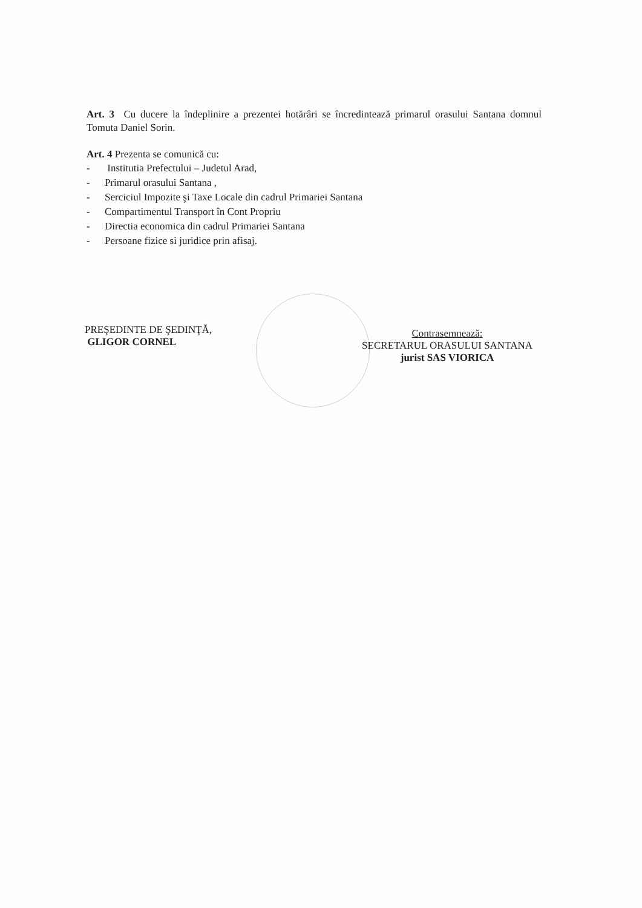Art. 3 Cu ducere la îndeplinire a prezentei hotărâri se încredintează primarul orasului Santana domnul Tomuta Daniel Sorin.
Art. 4 Prezenta se comunică cu:
- Institutia Prefectului – Judetul Arad,
- Primarul orasului Santana ,
- Serciciul Impozite şi Taxe Locale din cadrul Primariei Santana
- Compartimentul Transport în Cont Propriu
- Directia economica din cadrul Primariei Santana
- Persoane fizice si juridice prin afisaj.
PREŞEDINTE DE ŞEDINŢĂ,
GLIGOR CORNEL
Contrasemnează:
SECRETARUL ORASULUI SANTANA
jurist SAS VIORICA